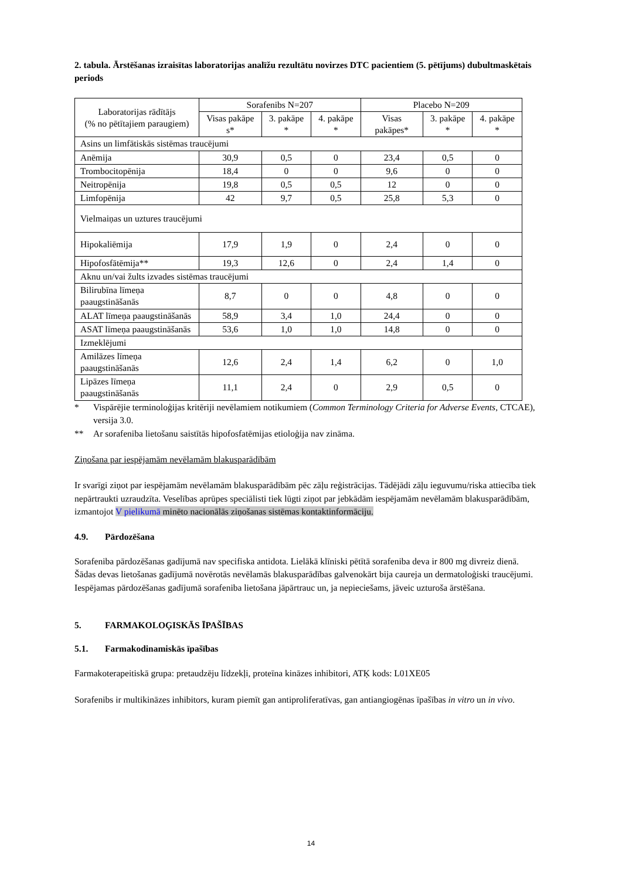2. tabula. Ārstēšanas izraisītas laboratorijas analīžu rezultātu novirzes DTC pacientiem (5. pētījums) dubultmaskētais periods
| Laboratorijas rādītājs (% no pētītajiem paraugiem) | Sorafenibs N=207 | | | Placebo N=209 | | |
| --- | --- | --- | --- | --- | --- | --- |
| | Visas pakāpe s* | 3. pakāpe * | 4. pakāpe * | Visas pakāpes* | 3. pakāpe * | 4. pakāpe * |
| Asins un limfātiskās sistēmas traucējumi | | | | | | |
| Anēmija | 30,9 | 0,5 | 0 | 23,4 | 0,5 | 0 |
| Trombocitopēnija | 18,4 | 0 | 0 | 9,6 | 0 | 0 |
| Neitropēnija | 19,8 | 0,5 | 0,5 | 12 | 0 | 0 |
| Limfopēnija | 42 | 9,7 | 0,5 | 25,8 | 5,3 | 0 |
| Vielmaiņas un uztures traucējumi | | | | | | |
| Hipokaliēmija | 17,9 | 1,9 | 0 | 2,4 | 0 | 0 |
| Hipofosfātēmija** | 19,3 | 12,6 | 0 | 2,4 | 1,4 | 0 |
| Aknu un/vai žults izvades sistēmas traucējumi | | | | | | |
| Bilirubīna līmeņa paaugstināšanās | 8,7 | 0 | 0 | 4,8 | 0 | 0 |
| ALAT līmeņa paaugstināšanās | 58,9 | 3,4 | 1,0 | 24,4 | 0 | 0 |
| ASAT līmeņa paaugstināšanās | 53,6 | 1,0 | 1,0 | 14,8 | 0 | 0 |
| Izmeklējumi | | | | | | |
| Amilāzes līmeņa paaugstināšanās | 12,6 | 2,4 | 1,4 | 6,2 | 0 | 1,0 |
| Lipāzes līmeņa paaugstināšanās | 11,1 | 2,4 | 0 | 2,9 | 0,5 | 0 |
* Vispārējie terminoloģijas kritēriji nevēlamiem notikumiem (Common Terminology Criteria for Adverse Events, CTCAE), versija 3.0.
** Ar sorafeniba lietošanu saistītās hipofosfatēmijas etioloģija nav zināma.
Ziņošana par iespējamām nevēlamām blakusparādībām
Ir svarīgi ziņot par iespējamām nevēlamām blakusparādībām pēc zāļu reģistrācijas. Tādējādi zāļu ieguvumu/riska attiecība tiek nepārtraukti uzraudzīta. Veselības aprūpes speciālisti tiek lūgti ziņot par jebkādām iespējamām nevēlamām blakusparādībām, izmantojot V pielikumā minēto nacionālās ziņošanas sistēmas kontaktinformāciju.
4.9. Pārdozēšana
Sorafeniba pārdozēšanas gadījumā nav specifiska antidota. Lielākā klīniski pētītā sorafeniba deva ir 800 mg divreiz dienā. Šādas devas lietošanas gadījumā novērotās nevēlamās blakusparādības galvenokārt bija caureja un dermatoloģiski traucējumi. Iespējamas pārdozēšanas gadījumā sorafeniba lietošana jāpārtrauc un, ja nepieciešams, jāveic uzturoša ārstēšana.
5. FARMAKOLOĢISKĀS ĪPAŠĪBAS
5.1. Farmakodinamiskās īpašības
Farmakoterapeitiskā grupa: pretaudzēju līdzekļi, proteīna kināzes inhibitori, ATĶ kods: L01XE05
Sorafenibs ir multikināzes inhibitors, kuram piemīt gan antiproliferatīvas, gan antiangiogēnas īpašības in vitro un in vivo.
14